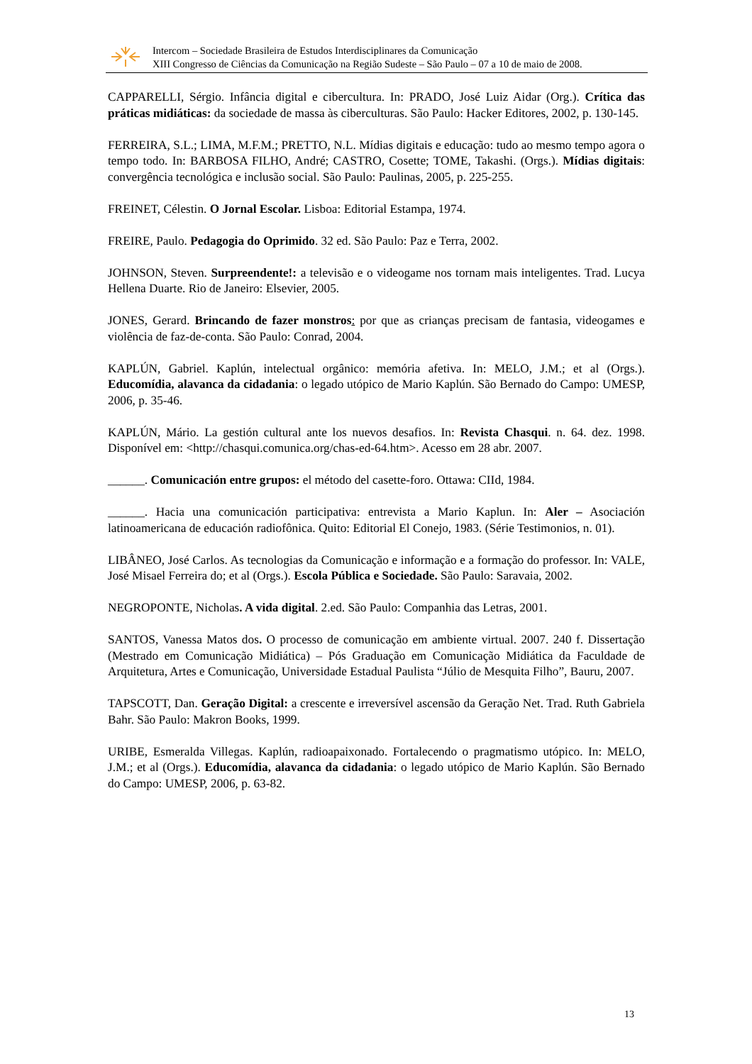Intercom – Sociedade Brasileira de Estudos Interdisciplinares da Comunicação
XIII Congresso de Ciências da Comunicação na Região Sudeste – São Paulo – 07 a 10 de maio de 2008.
CAPPARELLI, Sérgio. Infância digital e cibercultura. In: PRADO, José Luiz Aidar (Org.). Crítica das práticas midiáticas: da sociedade de massa às ciberculturas. São Paulo: Hacker Editores, 2002, p. 130-145.
FERREIRA, S.L.; LIMA, M.F.M.; PRETTO, N.L. Mídias digitais e educação: tudo ao mesmo tempo agora o tempo todo. In: BARBOSA FILHO, André; CASTRO, Cosette; TOME, Takashi. (Orgs.). Mídias digitais: convergência tecnológica e inclusão social. São Paulo: Paulinas, 2005, p. 225-255.
FREINET, Célestin. O Jornal Escolar. Lisboa: Editorial Estampa, 1974.
FREIRE, Paulo. Pedagogia do Oprimido. 32 ed. São Paulo: Paz e Terra, 2002.
JOHNSON, Steven. Surpreendente!: a televisão e o videogame nos tornam mais inteligentes. Trad. Lucya Hellena Duarte. Rio de Janeiro: Elsevier, 2005.
JONES, Gerard. Brincando de fazer monstros: por que as crianças precisam de fantasia, videogames e violência de faz-de-conta. São Paulo: Conrad, 2004.
KAPLÚN, Gabriel. Kaplún, intelectual orgânico: memória afetiva. In: MELO, J.M.; et al (Orgs.). Educomídia, alavanca da cidadania: o legado utópico de Mario Kaplún. São Bernado do Campo: UMESP, 2006, p. 35-46.
KAPLÚN, Mário. La gestión cultural ante los nuevos desafios. In: Revista Chasqui. n. 64. dez. 1998. Disponível em: <http://chasqui.comunica.org/chas-ed-64.htm>. Acesso em 28 abr. 2007.
______. Comunicación entre grupos: el método del casette-foro. Ottawa: CIId, 1984.
______. Hacia una comunicación participativa: entrevista a Mario Kaplun. In: Aler – Asociación latinoamericana de educación radiofônica. Quito: Editorial El Conejo, 1983. (Série Testimonios, n. 01).
LIBÂNEO, José Carlos. As tecnologias da Comunicação e informação e a formação do professor. In: VALE, José Misael Ferreira do; et al (Orgs.). Escola Pública e Sociedade. São Paulo: Saravaia, 2002.
NEGROPONTE, Nicholas. A vida digital. 2.ed. São Paulo: Companhia das Letras, 2001.
SANTOS, Vanessa Matos dos. O processo de comunicação em ambiente virtual. 2007. 240 f. Dissertação (Mestrado em Comunicação Midiática) – Pós Graduação em Comunicação Midiática da Faculdade de Arquitetura, Artes e Comunicação, Universidade Estadual Paulista “Júlio de Mesquita Filho”, Bauru, 2007.
TAPSCOTT, Dan. Geração Digital: a crescente e irreversível ascensão da Geração Net. Trad. Ruth Gabriela Bahr. São Paulo: Makron Books, 1999.
URIBE, Esmeralda Villegas. Kaplún, radioapaixonado. Fortalecendo o pragmatismo utópico. In: MELO, J.M.; et al (Orgs.). Educomídia, alavanca da cidadania: o legado utópico de Mario Kaplún. São Bernado do Campo: UMESP, 2006, p. 63-82.
13